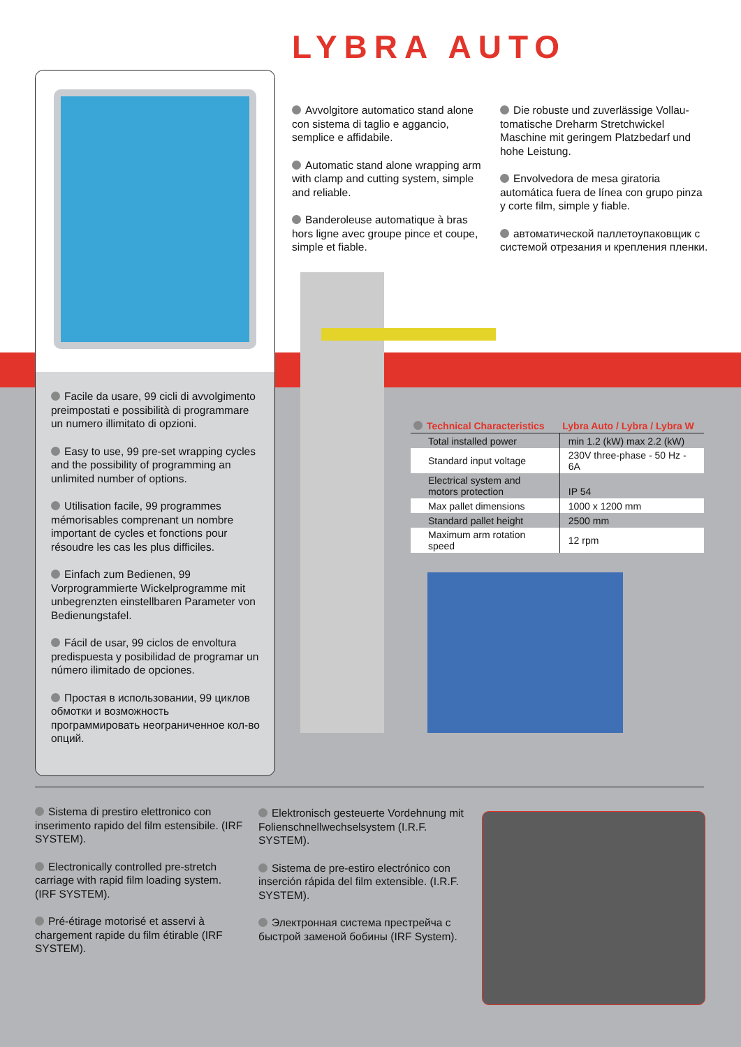LYBRA AUTO
Facile da usare, 99 cicli di avvolgimento preimpostati e possibilità di programmare un numero illimitato di opzioni.
Easy to use, 99 pre-set wrapping cycles and the possibility of programming an unlimited number of options.
Utilisation facile, 99 programmes mémorisables comprenant un nombre important de cycles et fonctions pour résoudre les cas les plus difficiles.
Einfach zum Bedienen, 99 Vorprogrammierte Wickelprogramme mit unbegrenzten einstellbaren Parameter von Bedienungstafel.
Fácil de usar, 99 ciclos de envoltura predispuesta y posibilidad de programar un número ilimitado de opciones.
Простая в использовании, 99 циклов обмотки и возможность программировать неограниченное кол-во опций.
Avvolgitore automatico stand alone con sistema di taglio e aggancio, semplice e affidabile.
Automatic stand alone wrapping arm with clamp and cutting system, simple and reliable.
Banderoleuse automatique à bras hors ligne avec groupe pince et coupe, simple et fiable.
Die robuste und zuverlässige Vollau-tomatische Dreharm Stretchwickel Maschine mit geringem Platzbedarf und hohe Leistung.
Envolvedora de mesa giratoria automática fuera de línea con grupo pinza y corte film, simple y fiable.
автоматической паллетоупаковщик с системой отрезания и крепления пленки.
| Technical Characteristics | Lybra Auto / Lybra / Lybra W |
| --- | --- |
| Total installed power | min 1.2 (kW) max 2.2 (kW) |
| Standard input voltage | 230V three-phase - 50 Hz - 6A |
| Electrical system and motors protection | IP 54 |
| Max pallet dimensions | 1000 x 1200 mm |
| Standard pallet height | 2500 mm |
| Maximum arm rotation speed | 12 rpm |
Sistema di prestiro elettronico con inserimento rapido del film estensibile. (IRF SYSTEM).
Electronically controlled pre-stretch carriage with rapid film loading system. (IRF SYSTEM).
Pré-étirage motorisé et asservi à chargement rapide du film étirable (IRF SYSTEM).
Elektronisch gesteuerte Vordehnung mit Folienschnellwechselsystem (I.R.F. SYSTEM).
Sistema de pre-estiro electrónico con inserción rápida del film extensible. (I.R.F. SYSTEM).
Электронная система престрейча с быстрой заменой бобины (IRF System).